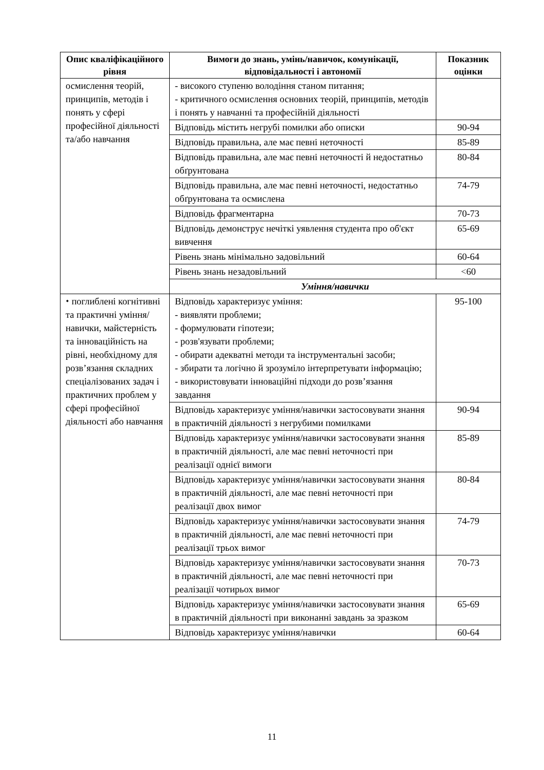| Опис кваліфікаційного рівня | Вимоги до знань, умінь/навичок, комунікації, відповідальності і автономії | Показник оцінки |
| --- | --- | --- |
| осмислення теорій, принципів, методів і понять у сфері професійної діяльності та/або навчання | - високого ступеню володіння станом питання; - критичного осмислення основних теорій, принципів, методів і понять у навчанні та професійній діяльності | |
| | Відповідь містить негрубі помилки або описки | 90-94 |
| | Відповідь правильна, але має певні неточності | 85-89 |
| | Відповідь правильна, але має певні неточності й недостатньо обґрунтована | 80-84 |
| | Відповідь правильна, але має певні неточності, недостатньо обґрунтована та осмислена | 74-79 |
| | Відповідь фрагментарна | 70-73 |
| | Відповідь демонструє нечіткі уявлення студента про об'єкт вивчення | 65-69 |
| | Рівень знань мінімально задовільний | 60-64 |
| | Рівень знань незадовільний | <60 |
| | Уміння/навички | |
| ⬩ поглиблені когнітивні та практичні уміння/навички, майстерність та інноваційність на рівні, необхідному для розв’язання складних спеціалізованих задач і практичних проблем у сфері професійної діяльності або навчання | Відповідь характеризує уміння: - виявляти проблеми; - формулювати гіпотези; - розв'язувати проблеми; - обирати адекватні методи та інструментальні засоби; - збирати та логічно й зрозуміло інтерпретувати інформацію; - використовувати інноваційні підходи до розв’язання завдання | 95-100 |
| | Відповідь характеризує уміння/навички застосовувати знання в практичній діяльності з негрубими помилками | 90-94 |
| | Відповідь характеризує уміння/навички застосовувати знання в практичній діяльності, але має певні неточності при реалізації однієї вимоги | 85-89 |
| | Відповідь характеризує уміння/навички застосовувати знання в практичній діяльності, але має певні неточності при реалізації двох вимог | 80-84 |
| | Відповідь характеризує уміння/навички застосовувати знання в практичній діяльності, але має певні неточності при реалізації трьох вимог | 74-79 |
| | Відповідь характеризує уміння/навички застосовувати знання в практичній діяльності, але має певні неточності при реалізації чотирьох вимог | 70-73 |
| | Відповідь характеризує уміння/навички застосовувати знання в практичній діяльності при виконанні завдань за зразком | 65-69 |
| | Відповідь характеризує уміння/навички | 60-64 |
11